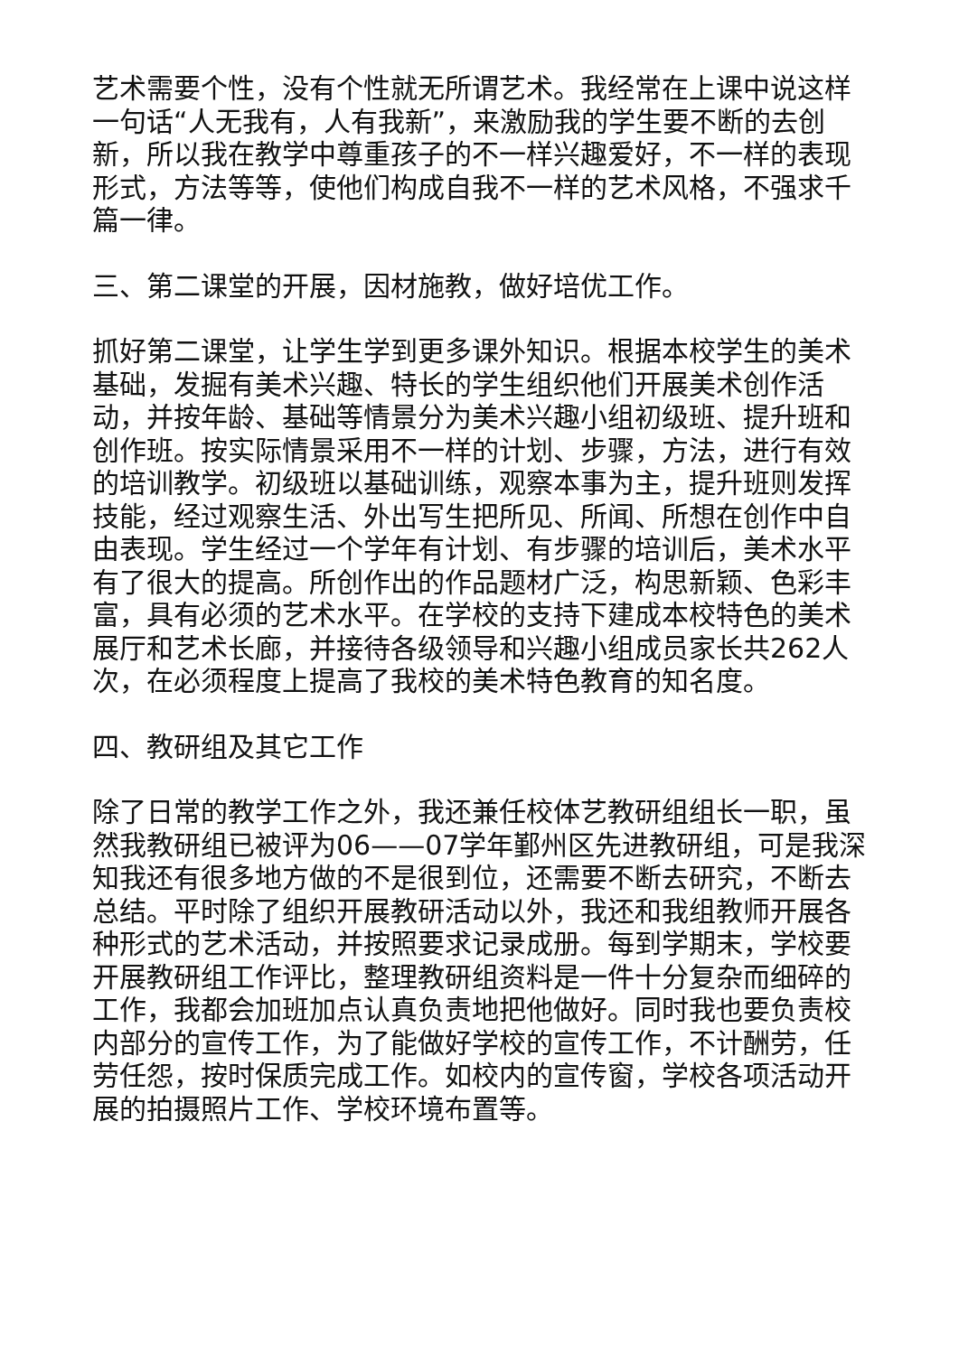艺术需要个性，没有个性就无所谓艺术。我经常在上课中说这样一句话“人无我有，人有我新”，来激励我的学生要不断的去创新，所以我在教学中尊重孩子的不一样兴趣爱好，不一样的表现形式，方法等等，使他们构成自我不一样的艺术风格，不强求千篇一律。
三、第二课堂的开展，因材施教，做好培优工作。
抓好第二课堂，让学生学到更多课外知识。根据本校学生的美术基础，发掘有美术兴趣、特长的学生组织他们开展美术创作活动，并按年龄、基础等情景分为美术兴趣小组初级班、提升班和创作班。按实际情景采用不一样的计划、步骤，方法，进行有效的培训教学。初级班以基础训练，观察本事为主，提升班则发挥技能，经过观察生活、外出写生把所见、所闻、所想在创作中自由表现。学生经过一个学年有计划、有步骤的培训后，美术水平有了很大的提高。所创作出的作品题材广泛，构思新颖、色彩丰富，具有必须的艺术水平。在学校的支持下建成本校特色的美术展厅和艺术长廊，并接待各级领导和兴趣小组成员家长共262人次，在必须程度上提高了我校的美术特色教育的知名度。
四、教研组及其它工作
除了日常的教学工作之外，我还兼任校体艺教研组组长一职，虽然我教研组已被评为06——07学年鄞州区先进教研组，可是我深知我还有很多地方做的不是很到位，还需要不断去研究，不断去总结。平时除了组织开展教研活动以外，我还和我组教师开展各种形式的艺术活动，并按照要求记录成册。每到学期末，学校要开展教研组工作评比，整理教研组资料是一件十分复杂而细碎的工作，我都会加班加点认真负责地把他做好。同时我也要负责校内部分的宣传工作，为了能做好学校的宣传工作，不计酬劳，任劳任怨，按时保质完成工作。如校内的宣传窗，学校各项活动开展的拍摄照片工作、学校环境布置等。